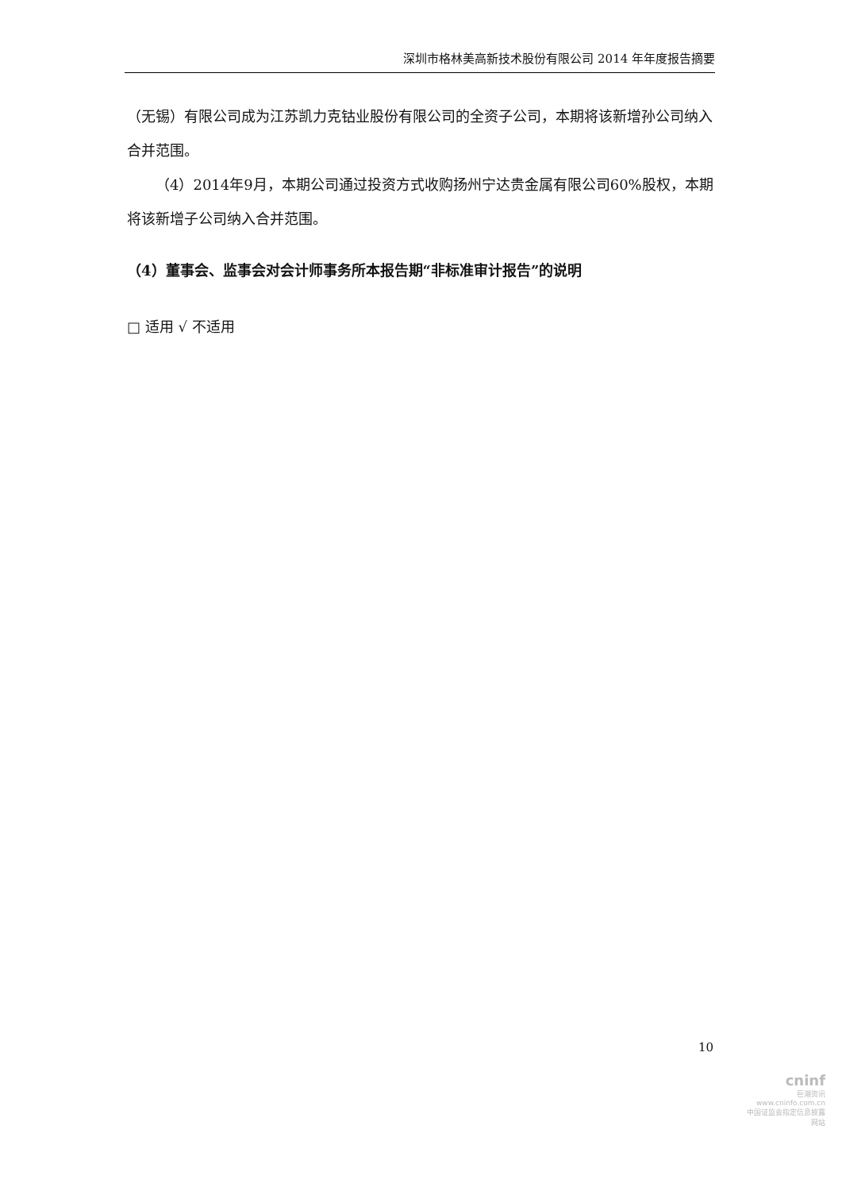深圳市格林美高新技术股份有限公司 2014 年年度报告摘要
（无锡）有限公司成为江苏凯力克钴业股份有限公司的全资子公司，本期将该新增孙公司纳入合并范围。
（4）2014年9月，本期公司通过投资方式收购扬州宁达贵金属有限公司60%股权，本期将该新增子公司纳入合并范围。
（4）董事会、监事会对会计师事务所本报告期“非标准审计报告”的说明
□ 适用 √ 不适用
10
cninf
巨潮资讯
www.cninfo.com.cn
中国证监会指定信息披露网站